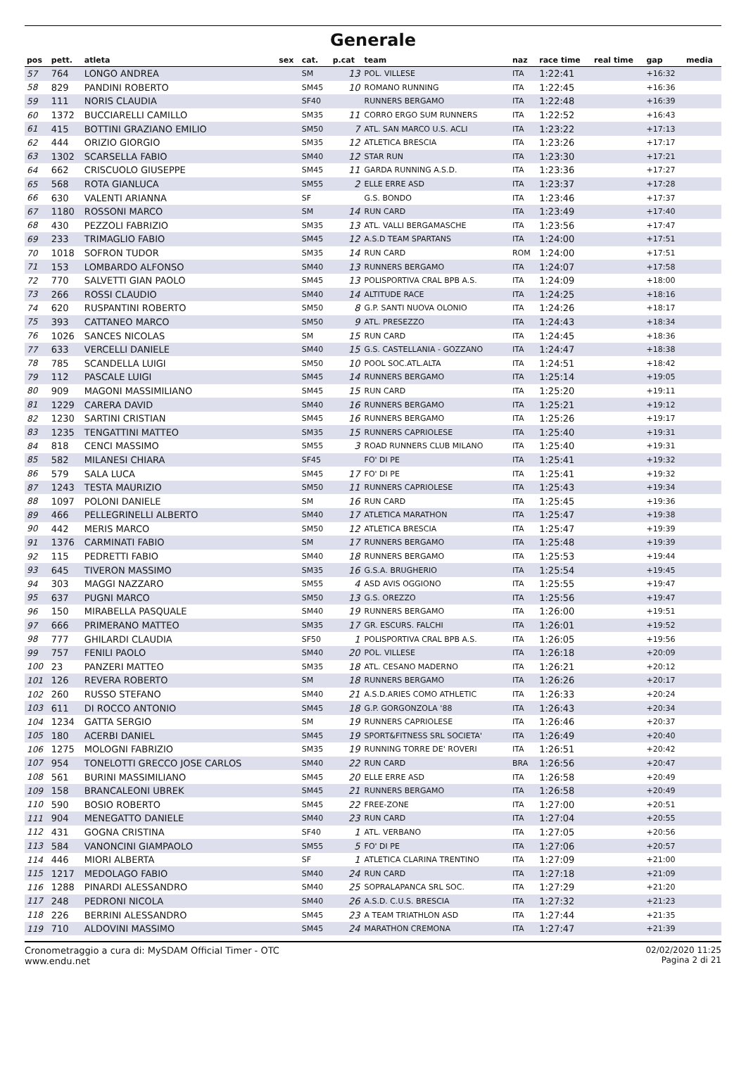Generale
| pos | pett. | atleta | sex | cat. | p.cat | team | naz | race time | real time | gap | media |
| --- | --- | --- | --- | --- | --- | --- | --- | --- | --- | --- | --- |
| 57 | 764 | LONGO ANDREA | | SM | 13 | POL. VILLESE | ITA | 1:22:41 | | +16:32 | |
| 58 | 829 | PANDINI ROBERTO | | SM45 | 10 | ROMANO RUNNING | ITA | 1:22:45 | | +16:36 | |
| 59 | 111 | NORIS CLAUDIA | | SF40 | | RUNNERS BERGAMO | ITA | 1:22:48 | | +16:39 | |
| 60 | 1372 | BUCCIARELLI CAMILLO | | SM35 | 11 | CORRO ERGO SUM RUNNERS | ITA | 1:22:52 | | +16:43 | |
| 61 | 415 | BOTTINI GRAZIANO EMILIO | | SM50 | 7 | ATL. SAN MARCO U.S. ACLI | ITA | 1:23:22 | | +17:13 | |
| 62 | 444 | ORIZIO GIORGIO | | SM35 | 12 | ATLETICA BRESCIA | ITA | 1:23:26 | | +17:17 | |
| 63 | 1302 | SCARSELLA FABIO | | SM40 | 12 | STAR RUN | ITA | 1:23:30 | | +17:21 | |
| 64 | 662 | CRISCUOLO GIUSEPPE | | SM45 | 11 | GARDA RUNNING A.S.D. | ITA | 1:23:36 | | +17:27 | |
| 65 | 568 | ROTA GIANLUCA | | SM55 | 2 | ELLE ERRE ASD | ITA | 1:23:37 | | +17:28 | |
| 66 | 630 | VALENTI ARIANNA | | SF | | G.S. BONDO | ITA | 1:23:46 | | +17:37 | |
| 67 | 1180 | ROSSONI MARCO | | SM | 14 | RUN CARD | ITA | 1:23:49 | | +17:40 | |
| 68 | 430 | PEZZOLI FABRIZIO | | SM35 | 13 | ATL. VALLI BERGAMASCHE | ITA | 1:23:56 | | +17:47 | |
| 69 | 233 | TRIMAGLIO FABIO | | SM45 | 12 | A.S.D TEAM SPARTANS | ITA | 1:24:00 | | +17:51 | |
| 70 | 1018 | SOFRON TUDOR | | SM35 | 14 | RUN CARD | ROM | 1:24:00 | | +17:51 | |
| 71 | 153 | LOMBARDO ALFONSO | | SM40 | 13 | RUNNERS BERGAMO | ITA | 1:24:07 | | +17:58 | |
| 72 | 770 | SALVETTI GIAN PAOLO | | SM45 | 13 | POLISPORTIVA CRAL BPB A.S. | ITA | 1:24:09 | | +18:00 | |
| 73 | 266 | ROSSI CLAUDIO | | SM40 | 14 | ALTITUDE RACE | ITA | 1:24:25 | | +18:16 | |
| 74 | 620 | RUSPANTINI ROBERTO | | SM50 | 8 | G.P. SANTI NUOVA OLONIO | ITA | 1:24:26 | | +18:17 | |
| 75 | 393 | CATTANEO MARCO | | SM50 | 9 | ATL. PRESEZZO | ITA | 1:24:43 | | +18:34 | |
| 76 | 1026 | SANCES NICOLAS | | SM | 15 | RUN CARD | ITA | 1:24:45 | | +18:36 | |
| 77 | 633 | VERCELLI DANIELE | | SM40 | 15 | G.S. CASTELLANIA - GOZZANO | ITA | 1:24:47 | | +18:38 | |
| 78 | 785 | SCANDELLA LUIGI | | SM50 | 10 | POOL SOC.ATL.ALTA | ITA | 1:24:51 | | +18:42 | |
| 79 | 112 | PASCALE LUIGI | | SM45 | 14 | RUNNERS BERGAMO | ITA | 1:25:14 | | +19:05 | |
| 80 | 909 | MAGONI MASSIMILIANO | | SM45 | 15 | RUN CARD | ITA | 1:25:20 | | +19:11 | |
| 81 | 1229 | CARERA DAVID | | SM40 | 16 | RUNNERS BERGAMO | ITA | 1:25:21 | | +19:12 | |
| 82 | 1230 | SARTINI CRISTIAN | | SM45 | 16 | RUNNERS BERGAMO | ITA | 1:25:26 | | +19:17 | |
| 83 | 1235 | TENGATTINI MATTEO | | SM35 | 15 | RUNNERS CAPRIOLESE | ITA | 1:25:40 | | +19:31 | |
| 84 | 818 | CENCI MASSIMO | | SM55 | 3 | ROAD RUNNERS CLUB MILANO | ITA | 1:25:40 | | +19:31 | |
| 85 | 582 | MILANESI CHIARA | | SF45 | | FO' DI PE | ITA | 1:25:41 | | +19:32 | |
| 86 | 579 | SALA LUCA | | SM45 | 17 | FO' DI PE | ITA | 1:25:41 | | +19:32 | |
| 87 | 1243 | TESTA MAURIZIO | | SM50 | 11 | RUNNERS CAPRIOLESE | ITA | 1:25:43 | | +19:34 | |
| 88 | 1097 | POLONI DANIELE | | SM | 16 | RUN CARD | ITA | 1:25:45 | | +19:36 | |
| 89 | 466 | PELLEGRINELLI ALBERTO | | SM40 | 17 | ATLETICA MARATHON | ITA | 1:25:47 | | +19:38 | |
| 90 | 442 | MERIS MARCO | | SM50 | 12 | ATLETICA BRESCIA | ITA | 1:25:47 | | +19:39 | |
| 91 | 1376 | CARMINATI FABIO | | SM | 17 | RUNNERS BERGAMO | ITA | 1:25:48 | | +19:39 | |
| 92 | 115 | PEDRETTI FABIO | | SM40 | 18 | RUNNERS BERGAMO | ITA | 1:25:53 | | +19:44 | |
| 93 | 645 | TIVERON MASSIMO | | SM35 | 16 | G.S.A. BRUGHERIO | ITA | 1:25:54 | | +19:45 | |
| 94 | 303 | MAGGI NAZZARO | | SM55 | 4 | ASD AVIS OGGIONO | ITA | 1:25:55 | | +19:47 | |
| 95 | 637 | PUGNI MARCO | | SM50 | 13 | G.S. OREZZO | ITA | 1:25:56 | | +19:47 | |
| 96 | 150 | MIRABELLA PASQUALE | | SM40 | 19 | RUNNERS BERGAMO | ITA | 1:26:00 | | +19:51 | |
| 97 | 666 | PRIMERANO MATTEO | | SM35 | 17 | GR. ESCURS. FALCHI | ITA | 1:26:01 | | +19:52 | |
| 98 | 777 | GHILARDI CLAUDIA | | SF50 | 1 | POLISPORTIVA CRAL BPB A.S. | ITA | 1:26:05 | | +19:56 | |
| 99 | 757 | FENILI PAOLO | | SM40 | 20 | POL. VILLESE | ITA | 1:26:18 | | +20:09 | |
| 100 | 23 | PANZERI MATTEO | | SM35 | 18 | ATL. CESANO MADERNO | ITA | 1:26:21 | | +20:12 | |
| 101 | 126 | REVERA ROBERTO | | SM | 18 | RUNNERS BERGAMO | ITA | 1:26:26 | | +20:17 | |
| 102 | 260 | RUSSO STEFANO | | SM40 | 21 | A.S.D.ARIES COMO ATHLETIC | ITA | 1:26:33 | | +20:24 | |
| 103 | 611 | DI ROCCO ANTONIO | | SM45 | 18 | G.P. GORGONZOLA '88 | ITA | 1:26:43 | | +20:34 | |
| 104 | 1234 | GATTA SERGIO | | SM | 19 | RUNNERS CAPRIOLESE | ITA | 1:26:46 | | +20:37 | |
| 105 | 180 | ACERBI DANIEL | | SM45 | 19 | SPORT&FITNESS SRL SOCIETA' | ITA | 1:26:49 | | +20:40 | |
| 106 | 1275 | MOLOGNI FABRIZIO | | SM35 | 19 | RUNNING TORRE DE' ROVERI | ITA | 1:26:51 | | +20:42 | |
| 107 | 954 | TONELOTTI GRECCO JOSE CARLOS | | SM40 | 22 | RUN CARD | BRA | 1:26:56 | | +20:47 | |
| 108 | 561 | BURINI MASSIMILIANO | | SM45 | 20 | ELLE ERRE ASD | ITA | 1:26:58 | | +20:49 | |
| 109 | 158 | BRANCALEONI UBREK | | SM45 | 21 | RUNNERS BERGAMO | ITA | 1:26:58 | | +20:49 | |
| 110 | 590 | BOSIO ROBERTO | | SM45 | 22 | FREE-ZONE | ITA | 1:27:00 | | +20:51 | |
| 111 | 904 | MENEGATTO DANIELE | | SM40 | 23 | RUN CARD | ITA | 1:27:04 | | +20:55 | |
| 112 | 431 | GOGNA CRISTINA | | SF40 | 1 | ATL. VERBANO | ITA | 1:27:05 | | +20:56 | |
| 113 | 584 | VANONCINI GIAMPAOLO | | SM55 | 5 | FO' DI PE | ITA | 1:27:06 | | +20:57 | |
| 114 | 446 | MIORI ALBERTA | | SF | 1 | ATLETICA CLARINA TRENTINO | ITA | 1:27:09 | | +21:00 | |
| 115 | 1217 | MEDOLAGO FABIO | | SM40 | 24 | RUN CARD | ITA | 1:27:18 | | +21:09 | |
| 116 | 1288 | PINARDI ALESSANDRO | | SM40 | 25 | SOPRALAPANCA SRL SOC. | ITA | 1:27:29 | | +21:20 | |
| 117 | 248 | PEDRONI NICOLA | | SM40 | 26 | A.S.D. C.U.S. BRESCIA | ITA | 1:27:32 | | +21:23 | |
| 118 | 226 | BERRINI ALESSANDRO | | SM45 | 23 | A TEAM TRIATHLON ASD | ITA | 1:27:44 | | +21:35 | |
| 119 | 710 | ALDOVINI MASSIMO | | SM45 | 24 | MARATHON CREMONA | ITA | 1:27:47 | | +21:39 | |
Cronometraggio a cura di: MySDAM Official Timer - OTC
www.endu.net
02/02/2020 11:25
Pagina 2 di 21